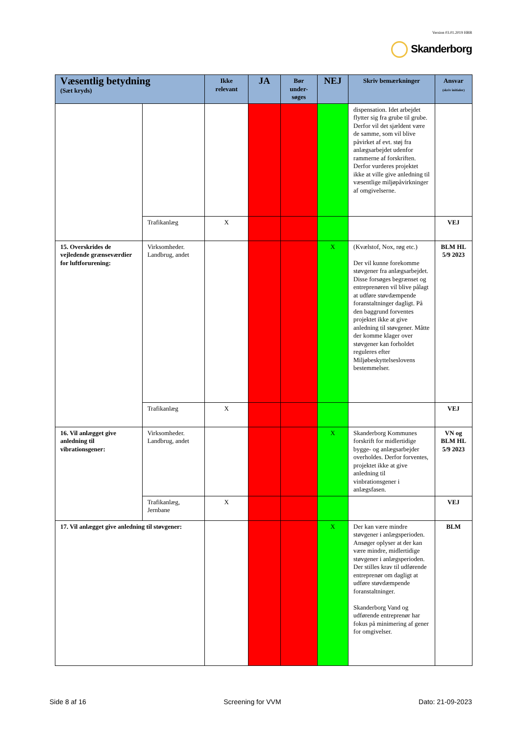Version 03.01.2019 HBB
Skanderborg
| Væsentlig betydning (Sæt kryds) | | Ikke relevant | JA | Bør under-søges | NEJ | Skriv bemærkninger | Ansvar (skriv initialer) |
| --- | --- | --- | --- | --- | --- | --- | --- |
| | | | | | | dispensation. Idet arbejdet flytter sig fra grube til grube. Derfor vil det sjældent være de samme, som vil blive påvirket af evt. støj fra anlægsarbejdet udenfor rammerne af forskriften. Derfor vurderes projektet ikke at ville give anledning til væsentlige miljøpåvirkninger af omgivelserne. | |
| | Trafikanlæg | X | | | | | VEJ |
| 15. Overskrides de vejledende grænseværdier for luftforurening: | Virksomheder. Landbrug, andet | | | | X | (Kvælstof, Nox, røg etc.) Der vil kunne forekomme støvgener fra anlægsarbejdet. Disse forsøges begrænset og entreprenøren vil blive pålagt at udføre støvdæmpende foranstaltninger dagligt. På den baggrund forventes projektet ikke at give anledning til støvgener. Måtte der komme klager over støvgener kan forholdet reguleres efter Miljøbeskyttelseslovens bestemmelser. | BLM HL 5/9 2023 |
| | Trafikanlæg | X | | | | | VEJ |
| 16. Vil anlægget give anledning til vibrationsgener: | Virksomheder. Landbrug, andet | | | | X | Skanderborg Kommunes forskrift for midlertidige bygge- og anlægsarbejder overholdes. Derfor forventes, projektet ikke at give anledning til vinbrationsgener i anlægsfasen. | VN og BLM HL 5/9 2023 |
| | Trafikanlæg, Jernbane | X | | | | | VEJ |
| 17. Vil anlægget give anledning til støvgener: | | | | | X | Der kan være mindre støvgener i anlægsperioden. Ansøger oplyser at der kan være mindre, midlertidige støvgener i anlægsperioden. Der stilles krav til udførende entreprenør om dagligt at udføre støvdæmpende foranstaltninger. Skanderborg Vand og udførende entreprenør har fokus på minimering af gener for omgivelser. | BLM |
Side 8 af 16 Screening for VVM Dato: 21-09-2023